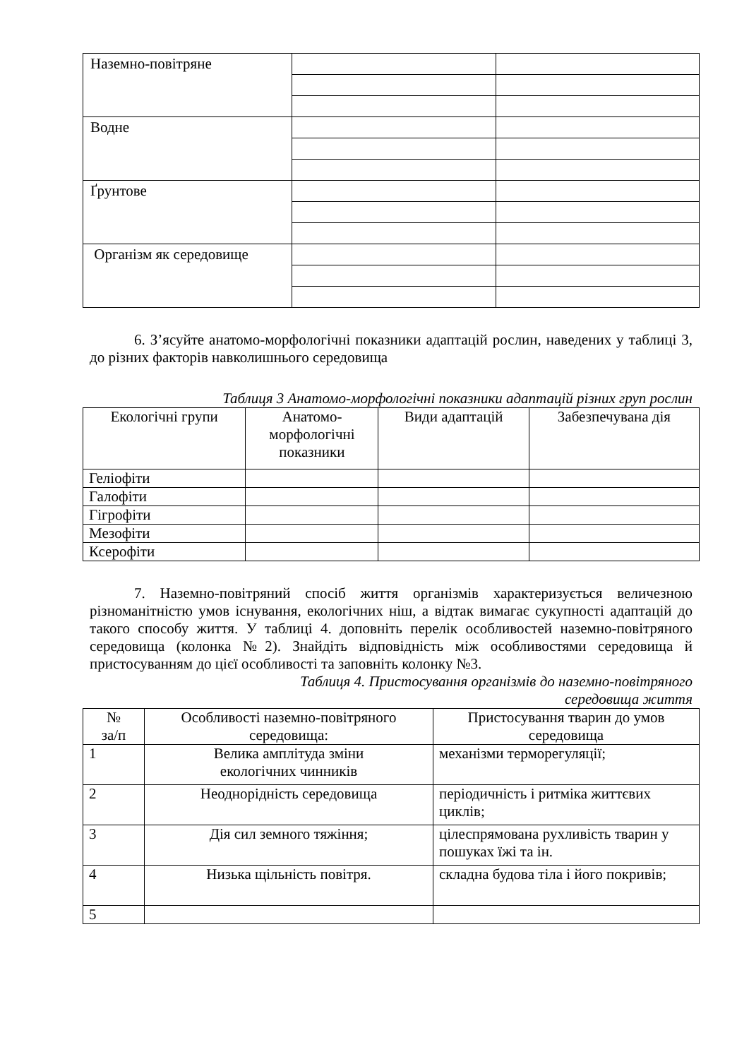| Наземно-повітряне | | |
| Водне | | |
| Ґрунтове | | |
| Організм як середовище | | |
6. З’ясуйте анатомо-морфологічні показники адаптацій рослин, наведених у таблиці 3, до різних факторів навколишнього середовища
Таблиця 3 Анатомо-морфологічні показники адаптацій різних груп рослин
| Екологічні групи | Анатомо- морфологічні показники | Види адаптацій | Забезпечувана дія |
| --- | --- | --- | --- |
| Геліофіти | | | |
| Галофіти | | | |
| Гігрофіти | | | |
| Мезофіти | | | |
| Ксерофіти | | | |
7. Наземно-повітряний спосіб життя організмів характеризується величезною різноманітністю умов існування, екологічних ніш, а відтак вимагає сукупності адаптацій до такого способу життя. У таблиці 4. доповніть перелік особливостей наземно-повітряного середовища (колонка №2). Знайдіть відповідність між особливостями середовища й пристосуванням до цієї особливості та заповніть колонку №3.
Таблиця 4. Пристосування організмів до наземно-повітряного
середовища життя
| № за/п | Особливості наземно-повітряного середовища: | Пристосування тварин до умов середовища |
| --- | --- | --- |
| 1 | Велика амплітуда зміни екологічних чинників | механізми терморегуляції; |
| 2 | Неоднорідність середовища | періодичність і ритміка життєвих циклів; |
| 3 | Дія сил земного тяжіння; | цілеспрямована рухливість тварин у пошуках їжі та ін. |
| 4 | Низька щільність повітря. | складна будова тіла і його покривів; |
| 5 | | |